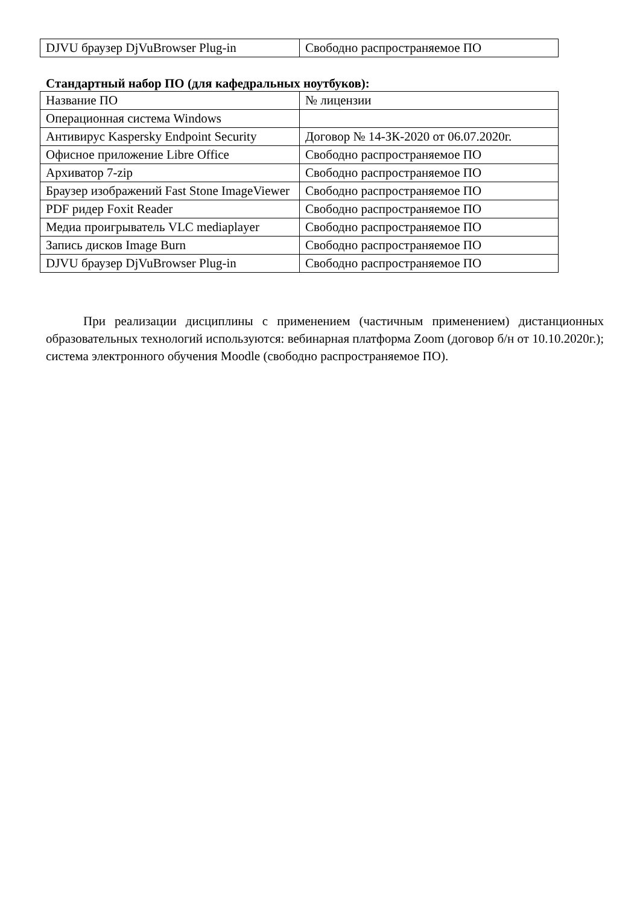| DJVU браузер DjVuBrowser Plug-in | Свободно распространяемое ПО |
Стандартный набор ПО (для кафедральных ноутбуков):
| Название ПО | № лицензии |
| Операционная система Windows | |
| Антивирус Kaspersky Endpoint Security | Договор № 14-ЗК-2020 от 06.07.2020г. |
| Офисное приложение Libre Office | Свободно распространяемое ПО |
| Архиватор 7-zip | Свободно распространяемое ПО |
| Браузер изображений Fast Stone ImageViewer | Свободно распространяемое ПО |
| PDF ридер Foxit Reader | Свободно распространяемое ПО |
| Медиа проигрыватель VLC mediaplayer | Свободно распространяемое ПО |
| Запись дисков Image Burn | Свободно распространяемое ПО |
| DJVU браузер DjVuBrowser Plug-in | Свободно распространяемое ПО |
При реализации дисциплины с применением (частичным применением) дистанционных образовательных технологий используются: вебинарная платформа Zoom (договор б/н от 10.10.2020г.); система электронного обучения Moodle (свободно распространяемое ПО).